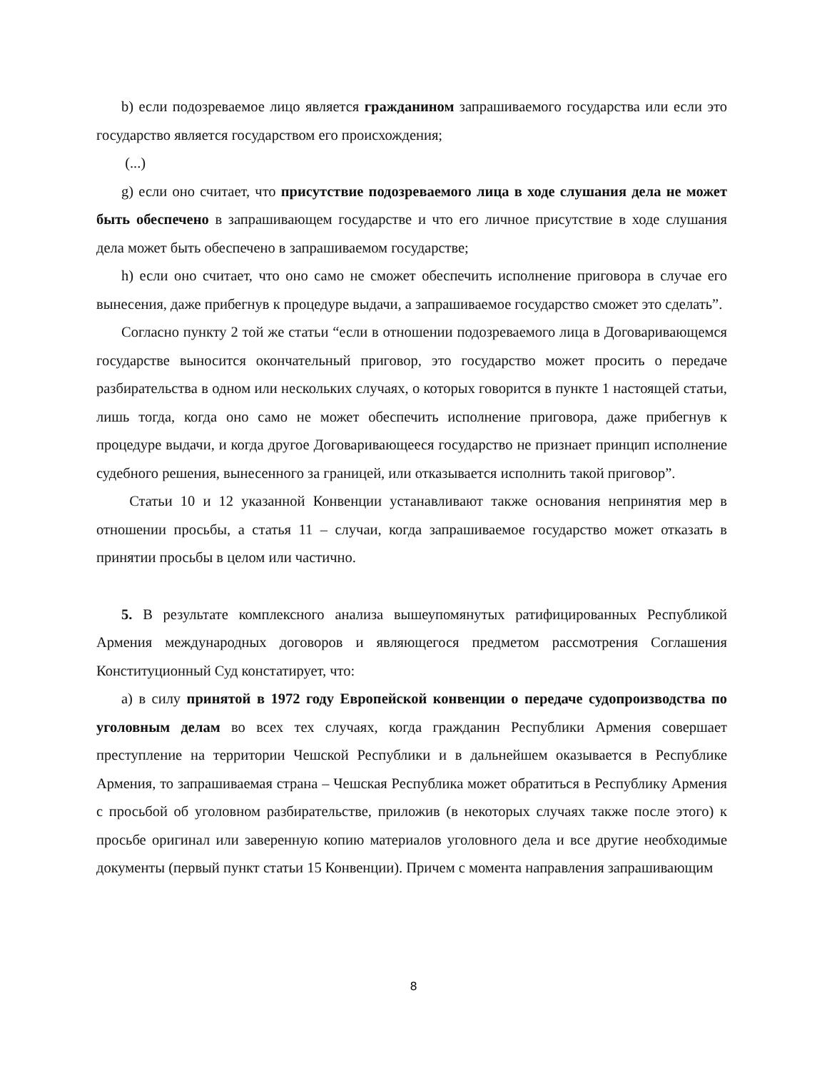b) если подозреваемое лицо является гражданином запрашиваемого государства или если это государство является государством его происхождения;
(...)
g) если оно считает, что присутствие подозреваемого лица в ходе слушания дела не может быть обеспечено в запрашивающем государстве и что его личное присутствие в ходе слушания дела может быть обеспечено в запрашиваемом государстве;
h) если оно считает, что оно само не сможет обеспечить исполнение приговора в случае его вынесения, даже прибегнув к процедуре выдачи, а запрашиваемое государство сможет это сделать”.
Согласно пункту 2 той же статьи “если в отношении подозреваемого лица в Договаривающемся государстве выносится окончательный приговор, это государство может просить о передаче разбирательства в одном или нескольких случаях, о которых говорится в пункте 1 настоящей статьи, лишь тогда, когда оно само не может обеспечить исполнение приговора, даже прибегнув к процедуре выдачи, и когда другое Договаривающееся государство не признает принцип исполнение судебного решения, вынесенного за границей, или отказывается исполнить такой приговор”.
Статьи 10 и 12 указанной Конвенции устанавливают также основания непринятия мер в отношении просьбы, а статья 11 – случаи, когда запрашиваемое государство может отказать в принятии просьбы в целом или частично.
5. В результате комплексного анализа вышеупомянутых ратифицированных Республикой Армения международных договоров и являющегося предметом рассмотрения Соглашения Конституционный Суд констатирует, что:
а) в силу принятой в 1972 году Европейской конвенции о передаче судопроизводства по уголовным делам во всех тех случаях, когда гражданин Республики Армения совершает преступление на территории Чешской Республики и в дальнейшем оказывается в Республике Армения, то запрашиваемая страна – Чешская Республика может обратиться в Республику Армения с просьбой об уголовном разбирательстве, приложив (в некоторых случаях также после этого) к просьбе оригинал или заверенную копию материалов уголовного дела и все другие необходимые документы (первый пункт статьи 15 Конвенции). Причем с момента направления запрашивающим
8